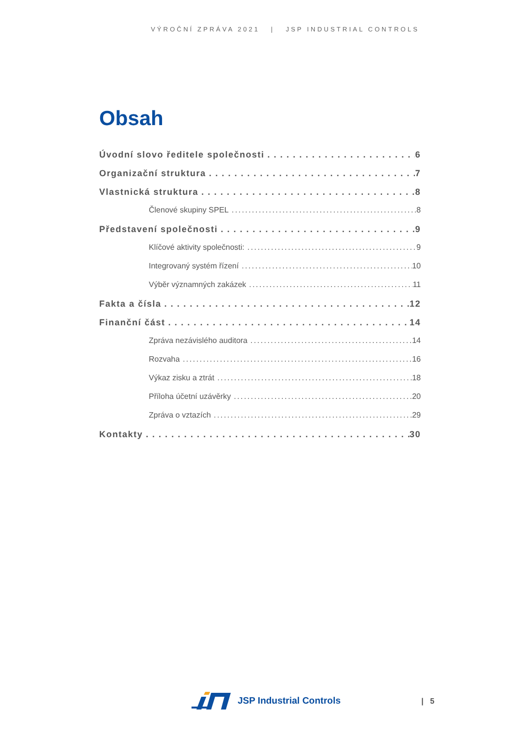VÝROČNÍ ZPRÁVA 2021 | JSP INDUSTRIAL CONTROLS
Obsah
Úvodní slovo ředitele společnosti 6
Organizační struktura 7
Vlastnická struktura 8
Členové skupiny SPEL 8
Představení společnosti 9
Klíčové aktivity společnosti: 9
Integrovaný systém řízení 10
Výběr významných zakázek 11
Fakta a čísla 12
Finanční část 14
Zpráva nezávislého auditora 14
Rozvaha 16
Výkaz zisku a ztrát 18
Příloha účetní uzávěrky 20
Zpráva o vztazích 29
Kontakty 30
JSP Industrial Controls | 5